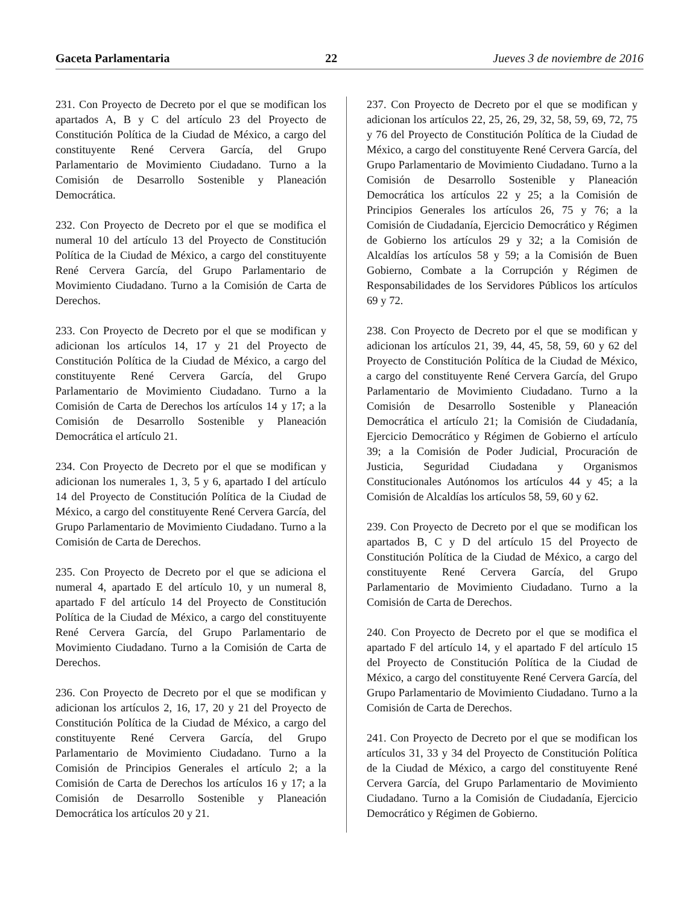Gaceta Parlamentaria 22 Jueves 3 de noviembre de 2016
231. Con Proyecto de Decreto por el que se modifican los apartados A, B y C del artículo 23 del Proyecto de Constitución Política de la Ciudad de México, a cargo del constituyente René Cervera García, del Grupo Parlamentario de Movimiento Ciudadano. Turno a la Comisión de Desarrollo Sostenible y Planeación Democrática.
232. Con Proyecto de Decreto por el que se modifica el numeral 10 del artículo 13 del Proyecto de Constitución Política de la Ciudad de México, a cargo del constituyente René Cervera García, del Grupo Parlamentario de Movimiento Ciudadano. Turno a la Comisión de Carta de Derechos.
233. Con Proyecto de Decreto por el que se modifican y adicionan los artículos 14, 17 y 21 del Proyecto de Constitución Política de la Ciudad de México, a cargo del constituyente René Cervera García, del Grupo Parlamentario de Movimiento Ciudadano. Turno a la Comisión de Carta de Derechos los artículos 14 y 17; a la Comisión de Desarrollo Sostenible y Planeación Democrática el artículo 21.
234. Con Proyecto de Decreto por el que se modifican y adicionan los numerales 1, 3, 5 y 6, apartado I del artículo 14 del Proyecto de Constitución Política de la Ciudad de México, a cargo del constituyente René Cervera García, del Grupo Parlamentario de Movimiento Ciudadano. Turno a la Comisión de Carta de Derechos.
235. Con Proyecto de Decreto por el que se adiciona el numeral 4, apartado E del artículo 10, y un numeral 8, apartado F del artículo 14 del Proyecto de Constitución Política de la Ciudad de México, a cargo del constituyente René Cervera García, del Grupo Parlamentario de Movimiento Ciudadano. Turno a la Comisión de Carta de Derechos.
236. Con Proyecto de Decreto por el que se modifican y adicionan los artículos 2, 16, 17, 20 y 21 del Proyecto de Constitución Política de la Ciudad de México, a cargo del constituyente René Cervera García, del Grupo Parlamentario de Movimiento Ciudadano. Turno a la Comisión de Principios Generales el artículo 2; a la Comisión de Carta de Derechos los artículos 16 y 17; a la Comisión de Desarrollo Sostenible y Planeación Democrática los artículos 20 y 21.
237. Con Proyecto de Decreto por el que se modifican y adicionan los artículos 22, 25, 26, 29, 32, 58, 59, 69, 72, 75 y 76 del Proyecto de Constitución Política de la Ciudad de México, a cargo del constituyente René Cervera García, del Grupo Parlamentario de Movimiento Ciudadano. Turno a la Comisión de Desarrollo Sostenible y Planeación Democrática los artículos 22 y 25; a la Comisión de Principios Generales los artículos 26, 75 y 76; a la Comisión de Ciudadanía, Ejercicio Democrático y Régimen de Gobierno los artículos 29 y 32; a la Comisión de Alcaldías los artículos 58 y 59; a la Comisión de Buen Gobierno, Combate a la Corrupción y Régimen de Responsabilidades de los Servidores Públicos los artículos 69 y 72.
238. Con Proyecto de Decreto por el que se modifican y adicionan los artículos 21, 39, 44, 45, 58, 59, 60 y 62 del Proyecto de Constitución Política de la Ciudad de México, a cargo del constituyente René Cervera García, del Grupo Parlamentario de Movimiento Ciudadano. Turno a la Comisión de Desarrollo Sostenible y Planeación Democrática el artículo 21; la Comisión de Ciudadanía, Ejercicio Democrático y Régimen de Gobierno el artículo 39; a la Comisión de Poder Judicial, Procuración de Justicia, Seguridad Ciudadana y Organismos Constitucionales Autónomos los artículos 44 y 45; a la Comisión de Alcaldías los artículos 58, 59, 60 y 62.
239. Con Proyecto de Decreto por el que se modifican los apartados B, C y D del artículo 15 del Proyecto de Constitución Política de la Ciudad de México, a cargo del constituyente René Cervera García, del Grupo Parlamentario de Movimiento Ciudadano. Turno a la Comisión de Carta de Derechos.
240. Con Proyecto de Decreto por el que se modifica el apartado F del artículo 14, y el apartado F del artículo 15 del Proyecto de Constitución Política de la Ciudad de México, a cargo del constituyente René Cervera García, del Grupo Parlamentario de Movimiento Ciudadano. Turno a la Comisión de Carta de Derechos.
241. Con Proyecto de Decreto por el que se modifican los artículos 31, 33 y 34 del Proyecto de Constitución Política de la Ciudad de México, a cargo del constituyente René Cervera García, del Grupo Parlamentario de Movimiento Ciudadano. Turno a la Comisión de Ciudadanía, Ejercicio Democrático y Régimen de Gobierno.